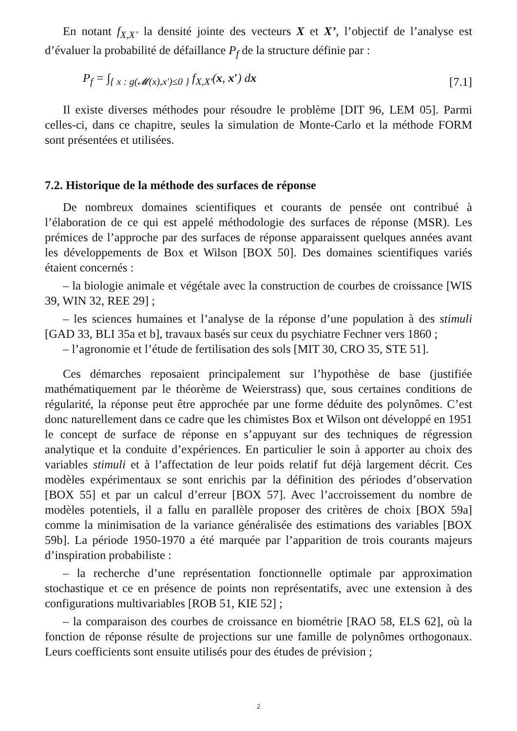En notant f<sub>X,X’</sub> la densité jointe des vecteurs X et X’, l’objectif de l’analyse est d’évaluer la probabilité de défaillance P<sub>f</sub> de la structure définie par :
P<sub>f</sub> = ∫<sub>{ x : g(𝓜(x),x′)≤0 }</sub> f<sub>X,X′</sub>(x, x′) dx [7.1]
Il existe diverses méthodes pour résoudre le problème [DIT 96, LEM 05]. Parmi celles-ci, dans ce chapitre, seules la simulation de Monte-Carlo et la méthode FORM sont présentées et utilisées.
7.2. Historique de la méthode des surfaces de réponse
De nombreux domaines scientifiques et courants de pensée ont contribué à l’élaboration de ce qui est appelé méthodologie des surfaces de réponse (MSR). Les prémices de l’approche par des surfaces de réponse apparaissent quelques années avant les développements de Box et Wilson [BOX 50]. Des domaines scientifiques variés étaient concernés :
– la biologie animale et végétale avec la construction de courbes de croissance [WIS 39, WIN 32, REE 29] ;
– les sciences humaines et l’analyse de la réponse d’une population à des stimuli [GAD 33, BLI 35a et b], travaux basés sur ceux du psychiatre Fechner vers 1860 ;
– l’agronomie et l’étude de fertilisation des sols [MIT 30, CRO 35, STE 51].
Ces démarches reposaient principalement sur l’hypothèse de base (justifiée mathématiquement par le théorème de Weierstrass) que, sous certaines conditions de régularité, la réponse peut être approchée par une forme déduite des polynômes. C’est donc naturellement dans ce cadre que les chimistes Box et Wilson ont développé en 1951 le concept de surface de réponse en s’appuyant sur des techniques de régression analytique et la conduite d’expériences. En particulier le soin à apporter au choix des variables stimuli et à l’affectation de leur poids relatif fut déjà largement décrit. Ces modèles expérimentaux se sont enrichis par la définition des périodes d’observation [BOX 55] et par un calcul d’erreur [BOX 57]. Avec l’accroissement du nombre de modèles potentiels, il a fallu en parallèle proposer des critères de choix [BOX 59a] comme la minimisation de la variance généralisée des estimations des variables [BOX 59b]. La période 1950-1970 a été marquée par l’apparition de trois courants majeurs d’inspiration probabiliste :
– la recherche d’une représentation fonctionnelle optimale par approximation stochastique et ce en présence de points non représentatifs, avec une extension à des configurations multivariables [ROB 51, KIE 52] ;
– la comparaison des courbes de croissance en biométrie [RAO 58, ELS 62], où la fonction de réponse résulte de projections sur une famille de polynômes orthogonaux. Leurs coefficients sont ensuite utilisés pour des études de prévision ;
2